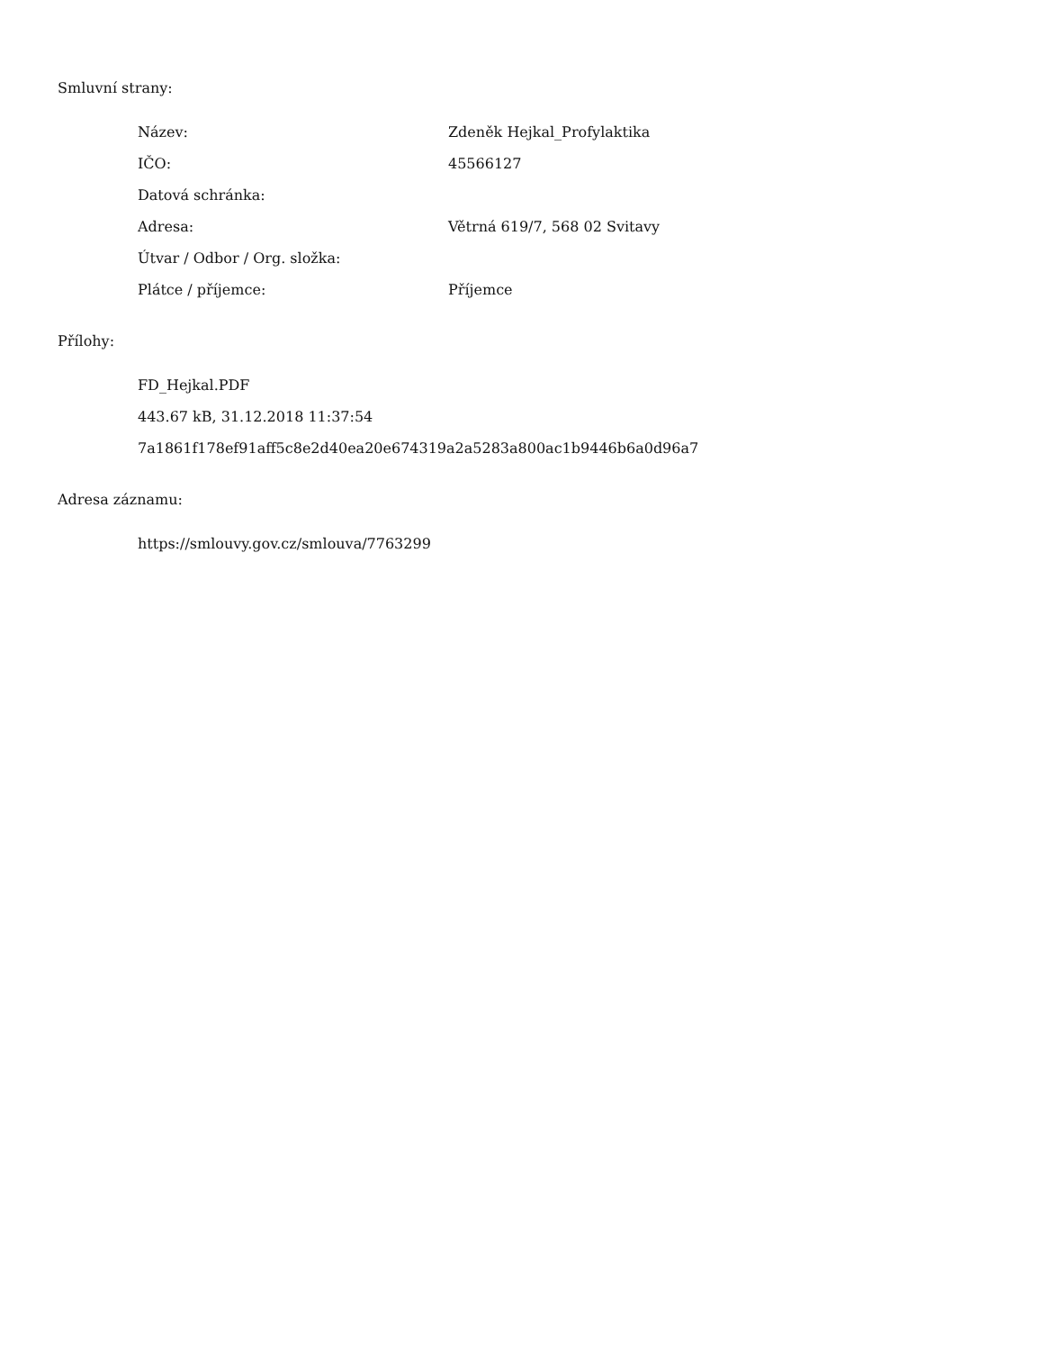Smluvní strany:
| Název: | Zdeněk Hejkal_Profylaktika |
| IČO: | 45566127 |
| Datová schránka: | |
| Adresa: | Větrná 619/7, 568 02 Svitavy |
| Útvar / Odbor / Org. složka: | |
| Plátce / příjemce: | Příjemce |
Přílohy:
FD_Hejkal.PDF
443.67 kB, 31.12.2018 11:37:54
7a1861f178ef91aff5c8e2d40ea20e674319a2a5283a800ac1b9446b6a0d96a7
Adresa záznamu:
https://smlouvy.gov.cz/smlouva/7763299